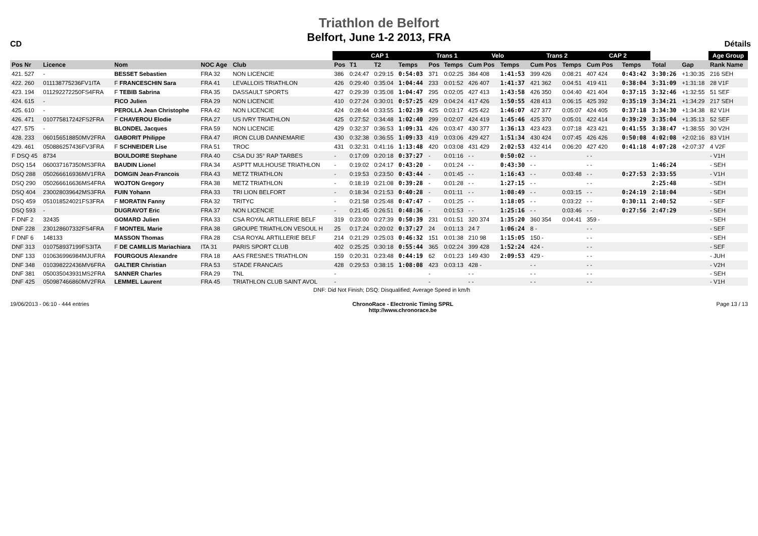CD
Triathlon de Belfort
Belfort, June 1-2 2013, FRA
Détails
| | | | | | CAP 1 | | | | Trans 1 | | Velo | | Trans 2 | | CAP 2 | | | | | Age Group |
| Pos Nr | Licence | Nom | NOC Age | Club | Pos | T1 | T2 | Temps | Pos | Temps | Cum Pos | Temps | Cum Pos | Temps | Cum Pos | | Temps | Total | Gap | Rank Name |
| 421. 527 | - | BESSET Sebastien | FRA 32 | NON LICENCIE | 386 | 0:24:47 | 0:29:15 | 0:54:03 | 371 | 0:02:25 | 384 408 | 1:41:53 | 399 426 | 0:08:21 | 407 424 | | 0:43:42 | 3:30:26 | +1:30:35 | 216 SEH |
| 422. 260 | 011138775236FV1ITA | F FRANCESCHIN Sara | FRA 41 | LEVALLOIS TRIATHLON | 426 | 0:29:40 | 0:35:04 | 1:04:44 | 233 | 0:01:52 | 426 407 | 1:41:37 | 421 362 | 0:04:51 | 419 411 | | 0:38:04 | 3:31:09 | +1:31:18 | 28 V1F |
| 423. 194 | 011292272250FS4FRA | F TEBIB Sabrina | FRA 35 | DASSAULT SPORTS | 427 | 0:29:39 | 0:35:08 | 1:04:47 | 295 | 0:02:05 | 427 413 | 1:43:58 | 426 350 | 0:04:40 | 421 404 | | 0:37:15 | 3:32:46 | +1:32:55 | 51 SEF |
| 424. 615 | - | FICO Julien | FRA 29 | NON LICENCIE | 410 | 0:27:24 | 0:30:01 | 0:57:25 | 429 | 0:04:24 | 417 426 | 1:50:55 | 428 413 | 0:06:15 | 425 392 | | 0:35:19 | 3:34:21 | +1:34:29 | 217 SEH |
| 425. 610 | - | PEROLLA Jean Christophe | FRA 42 | NON LICENCIE | 424 | 0:28:44 | 0:33:55 | 1:02:39 | 425 | 0:03:17 | 425 422 | 1:46:07 | 427 377 | 0:05:07 | 424 405 | | 0:37:18 | 3:34:30 | +1:34:38 | 82 V1H |
| 426. 471 | 010775817242FS2FRA | F CHAVEROU Elodie | FRA 27 | US IVRY TRIATHLON | 425 | 0:27:52 | 0:34:48 | 1:02:40 | 299 | 0:02:07 | 424 419 | 1:45:46 | 425 370 | 0:05:01 | 422 414 | | 0:39:29 | 3:35:04 | +1:35:13 | 52 SEF |
| 427. 575 | - | BLONDEL Jacques | FRA 59 | NON LICENCIE | 429 | 0:32:37 | 0:36:53 | 1:09:31 | 426 | 0:03:47 | 430 377 | 1:36:13 | 423 423 | 0:07:18 | 423 421 | | 0:41:55 | 3:38:47 | +1:38:55 | 30 V2H |
| 428. 233 | 060156518850MV2FRA | GABORIT Philippe | FRA 47 | IRON CLUB DANNEMARIE | 430 | 0:32:38 | 0:36:55 | 1:09:33 | 419 | 0:03:06 | 429 427 | 1:51:34 | 430 424 | 0:07:45 | 426 426 | | 0:50:08 | 4:02:08 | +2:02:16 | 83 V1H |
| 429. 461 | 050886257436FV3FRA | F SCHNEIDER Lise | FRA 51 | TROC | 431 | 0:32:31 | 0:41:16 | 1:13:48 | 420 | 0:03:08 | 431 429 | 2:02:53 | 432 414 | 0:06:20 | 427 420 | | 0:41:18 | 4:07:28 | +2:07:37 | 4 V2F |
| F DSQ 45 | 8734 | BOULDOIRE Stephane | FRA 40 | CSA DU 35° RAP TARBES | - | 0:17:09 | 0:20:18 | 0:37:27 | - | 0:01:16 | - - | 0:50:02 | - - | | - - | | | | | - V1H |
| DSQ 154 | 060037167350MS3FRA | BAUDIN Lionel | FRA 34 | ASPTT MULHOUSE TRIATHLON | - | 0:19:02 | 0:24:17 | 0:43:20 | - | 0:01:24 | - - | 0:43:30 | - - | | - - | | | 1:46:24 | | - SEH |
| DSQ 288 | 050266616936MV1FRA | DOMGIN Jean-Francois | FRA 43 | METZ TRIATHLON | - | 0:19:53 | 0:23:50 | 0:43:44 | - | 0:01:45 | - - | 1:16:43 | - - | 0:03:48 | - - | | 0:27:53 | 2:33:55 | | - V1H |
| DSQ 290 | 050266616636MS4FRA | WOJTON Gregory | FRA 38 | METZ TRIATHLON | - | 0:18:19 | 0:21:08 | 0:39:28 | - | 0:01:28 | - - | 1:27:15 | - - | | - - | | | 2:25:48 | | - SEH |
| DSQ 404 | 230028039642MS3FRA | FUIN Yohann | FRA 33 | TRI LION BELFORT | - | 0:18:34 | 0:21:53 | 0:40:28 | - | 0:01:11 | - - | 1:08:49 | - - | 0:03:15 | - - | | 0:24:19 | 2:18:04 | | - SEH |
| DSQ 459 | 051018524021FS3FRA | F MORATIN Fanny | FRA 32 | TRITYC | - | 0:21:58 | 0:25:48 | 0:47:47 | - | 0:01:25 | - - | 1:18:05 | - - | 0:03:22 | - - | | 0:30:11 | 2:40:52 | | - SEF |
| DSQ 593 | - | DUGRAVOT Eric | FRA 37 | NON LICENCIE | - | 0:21:45 | 0:26:51 | 0:48:36 | - | 0:01:53 | - - | 1:25:16 | - - | 0:03:46 | - - | | 0:27:56 | 2:47:29 | | - SEH |
| F DNF 2 | 32435 | GOMARD Julien | FRA 33 | CSA ROYAL ARTILLERIE BELF | 319 | 0:23:00 | 0:27:39 | 0:50:39 | 231 | 0:01:51 | 320 374 | 1:35:20 | 360 354 | 0:04:41 | 359 - | | | | | - SEH |
| DNF 228 | 230128607332FS4FRA | F MONTEIL Marie | FRA 38 | GROUPE TRIATHLON VESOUL H | 25 | 0:17:24 | 0:20:02 | 0:37:27 | 24 | 0:01:13 | 24 7 | 1:06:24 | 8 - | | - - | | | | | - SEF |
| F DNF 6 | 148133 | MASSON Thomas | FRA 28 | CSA ROYAL ARTILLERIE BELF | 214 | 0:21:29 | 0:25:03 | 0:46:32 | 151 | 0:01:38 | 210 98 | 1:15:05 | 150 - | | - - | | | | | - SEH |
| DNF 313 | 010758937199FS3ITA | F DE CAMILLIS Mariachiara | ITA 31 | PARIS SPORT CLUB | 402 | 0:25:25 | 0:30:18 | 0:55:44 | 365 | 0:02:24 | 399 428 | 1:52:24 | 424 - | | - - | | | | | - SEF |
| DNF 133 | 010636996984MJUFRA | FOURGOUS Alexandre | FRA 18 | AAS FRESNES TRIATHLON | 159 | 0:20:31 | 0:23:48 | 0:44:19 | 62 | 0:01:23 | 149 430 | 2:09:53 | 429 - | | - - | | | | | - JUH |
| DNF 348 | 010398222436MV6FRA | GALTIER Christian | FRA 53 | STADE FRANCAIS | 428 | 0:29:53 | 0:38:15 | 1:08:08 | 423 | 0:03:13 | 428 - | | - - | | - - | | | | | - V2H |
| DNF 381 | 050035043931MS2FRA | SANNER Charles | FRA 29 | TNL | - | | | | - | | - - | | - - | | - - | | | | | - SEH |
| DNF 425 | 050987466860MV2FRA | LEMMEL Laurent | FRA 45 | TRIATHLON CLUB SAINT AVOL | - | | | | - | | - - | | - - | | - - | | | | | - V1H |
| DNF: Did Not Finish; DSQ: Disqualified; Average Speed in km/h | | | | | | | | | | | | | | | | | | | | |
19/06/2013 - 06:10 - 444 entries ChronoRace - Electronic Timing SPRL
http://www.chronorace.be Page 13 / 13